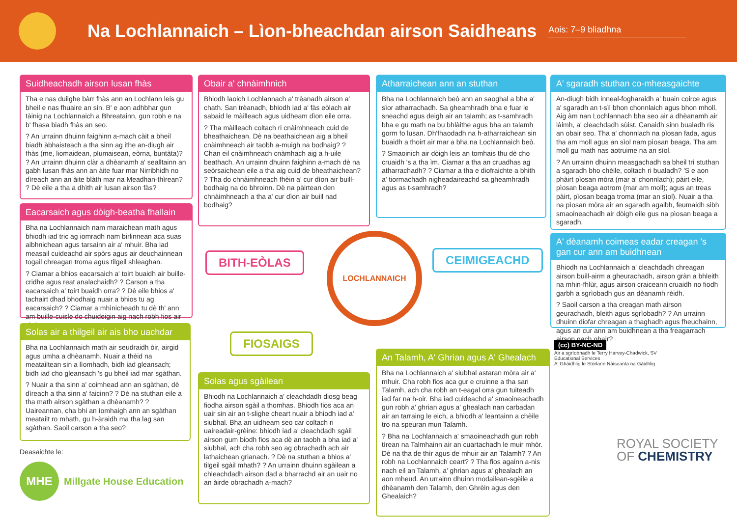Na Lochlannaich – Lìon-bheachdan airson Saidheans
Aois: 7–9 bliadhna
Suidheachadh airson lusan fhàs
Tha e nas duilghe bàrr fhàs ann an Lochlann leis gu bheil e nas fhuaire an sin. B' e aon adhbhar gun tàinig na Lochlannaich a Bhreatainn, gun robh e na b' fhasa biadh fhàs an seo.
? An urrainn dhuinn faighinn a-mach càit a bheil biadh àbhaisteach a tha sinn ag ithe an-diugh air fhàs (me, liomaidean, plumaisean, eòrna, buntàta)? ? An urrainn dhuinn clàr a dhèanamh a' sealltainn an gabh lusan fhàs ann an àite fuar mar Nirribhidh no dìreach ann an àite blàth mar na Meadhan-thìrean? ? Dè eile a tha a dhìth air lusan airson fàs?
Eacarsaich agus dòigh-beatha fhallain
Bha na Lochlannaich nam maraichean math agus bhiodh iad tric ag iomradh nam birlinnean aca suas aibhnichean agus tarsainn air a' mhuir. Bha iad measail cuideachd air spòrs agus air deuchainnean togail chreagan troma agus tilgeil shleaghan.
? Ciamar a bhios eacarsaich a' toirt buaidh air buille-cridhe agus reat analachaidh? ? Carson a tha eacarsaich a' toirt buaidh orra? ? Dè eile bhios a' tachairt dhad bhodhaig nuair a bhios tu ag eacarsaich? ? Ciamar a mhìnicheadh tu dè th' ann am buille-cuisle do chuideigin aig nach robh fios air sin?
Solas air a thilgeil air ais bho uachdar
Bha na Lochlannaich math air seudraidh òir, airgid agus umha a dhèanamh. Nuair a thèid na meatailtean sin a lìomhadh, bidh iad gleansach; bidh iad cho gleansach 's gu bheil iad mar sgàthan.
? Nuair a tha sinn a' coimhead ann an sgàthan, dè dìreach a tha sinn a' faicinn? ? Dè na stuthan eile a tha math airson sgàthan a dhèanamh? ? Uaireannan, cha bhi an ìomhaigh ann an sgàthan meatailt ro mhath, gu h-àraidh ma tha lag san sgàthan. Saoil carson a tha seo?
Deasaichte le:
MHE
Millgate House Education
Obair a' chnàimhnich
Bhiodh laoich Lochlannach a' trèanadh airson a' chath. San trèanadh, bhiodh iad a' fàs eòlach air sabaid le màilleach agus uidheam dìon eile orra.
? Tha màilleach coltach ri cnàimhneach cuid de bheathaichean. Dè na beathaichean aig a bheil cnàimhneach air taobh a-muigh na bodhaig? ? Chan eil cnàimhneach cnàmhach aig a h-uile beathach. An urrainn dhuinn faighinn a-mach dè na seòrsaichean eile a tha aig cuid de bheathaichean? ? Tha do chnàimhneach fhèin a' cur dìon air buill-bodhaig na do bhroinn. Dè na pàirtean den chnàimhneach a tha a' cur dìon air buill nad bodhaig?
BITH-EÒLAS
LOCHLANNAICH
CEIMIGEACHD
FIOSAIGS
Solas agus sgàilean
Bhiodh na Lochlannaich a' cleachdadh diosg beag fiodha airson sgàil a thomhas. Bhiodh fios aca an uair sin air an t-slighe cheart nuair a bhiodh iad a' siubhal. Bha an uidheam seo car coltach ri uaireadair-grèine: bhiodh iad a' cleachdadh sgàil airson gum biodh fios aca dè an taobh a bha iad a' siubhal, ach cha robh seo ag obrachadh ach air lathaichean grianach. ? Dè na stuthan a bhios a' tilgeil sgàil mhath? ? An urrainn dhuinn sgàilean a chleachdadh airson dad a bharrachd air an uair no an àirde obrachadh a-mach?
Atharraichean ann an stuthan
Bha na Lochlannaich beò ann an saoghal a bha a' sìor atharrachadh. Sa gheamhradh bha e fuar le sneachd agus deigh air an talamh; as t-samhradh bha e gu math na bu bhlàithe agus bha an talamh gorm fo lusan. Dh'fhaodadh na h-atharraichean sin buaidh a thoirt air mar a bha na Lochlannaich beò.
? Smaoinich air dòigh leis an tomhais thu dè cho cruaidh 's a tha ìm. Ciamar a tha an cruadhas ag atharrachadh? ? Ciamar a tha e diofraichte a bhith a' tiormachadh nigheadaireachd sa gheamhradh agus as t-samhradh?
An Talamh, A' Ghrian agus A' Ghealach
Bha na Lochlannaich a' siubhal astaran mòra air a' mhuir. Cha robh fios aca gur e cruinne a tha san Talamh, ach cha robh an t-eagal orra gun tuiteadh iad far na h-oir. Bha iad cuideachd a' smaoineachadh gun robh a' ghrian agus a' ghealach nan carbadan air an tarraing le eich, a bhiodh a' leantainn a chèile tro na speuran mun Talamh.
? Bha na Lochlannaich a' smaoineachadh gun robh tìrean na Talmhainn air an cuartachadh le muir mhòr. Dè na tha de thìr agus de mhuir air an Talamh? ? An robh na Lochlannaich ceart? ? Tha fios againn a-nis nach eil an Talamh, a' ghrian agus a' ghealach an aon mheud. An urrainn dhuinn modailean-sgèile a dhèanamh den Talamh, den Ghrèin agus den Ghealaich?
A' sgaradh stuthan co-mheasgaichte
An-diugh bidh inneal-fogharaidh a' buain coirce agus a' sgaradh an t-sìl bhon chonnlaich agus bhon mholl. Aig àm nan Lochlannach bha seo air a dhèanamh air làimh, a' cleachdadh sùist. Canaidh sinn bualadh ris an obair seo. Tha a' chonnlach na pìosan fada, agus tha am moll agus an sìol nam pìosan beaga. Tha am moll gu math nas aotruime na an sìol.
? An urrainn dhuinn measgachadh sa bheil trì stuthan a sgaradh bho chèile, coltach ri bualadh? 'S e aon phàirt pìosan mòra (mar a' chonnlach); pàirt eile, pìosan beaga aotrom (mar am moll); agus an treas pàirt, pìosan beaga troma (mar an sìol). Nuair a tha na pìosan mòra air an sgaradh agaibh, feumaidh sibh smaoineachadh air dòigh eile gus na pìosan beaga a sgaradh.
A' dèanamh coimeas eadar creagan 's gan cur ann am buidhnean
Bhiodh na Lochlannaich a' cleachdadh chreagan airson buill-airm a gheurachadh, airson gràn a bhleith na mhin-fhlùr, agus airson craiceann cruaidh no fiodh garbh a sgrìobadh gus an dèanamh rèidh.
? Saoil carson a tha creagan math airson geurachadh, bleith agus sgrìobadh? ? An urrainn dhuinn diofar chreagan a thaghadh agus fheuchainn, agus an cur ann am buidhnean a tha freagarrach airson gach obair?
(cc) BY-NC-ND
Air a sgrìobhadh le Terry Harvey-Chadwick, SV Educational Services
A' Ghàidhlig le Stòrlann Nàiseanta na Gàidhlig
ROYAL SOCIETY
OF CHEMISTRY